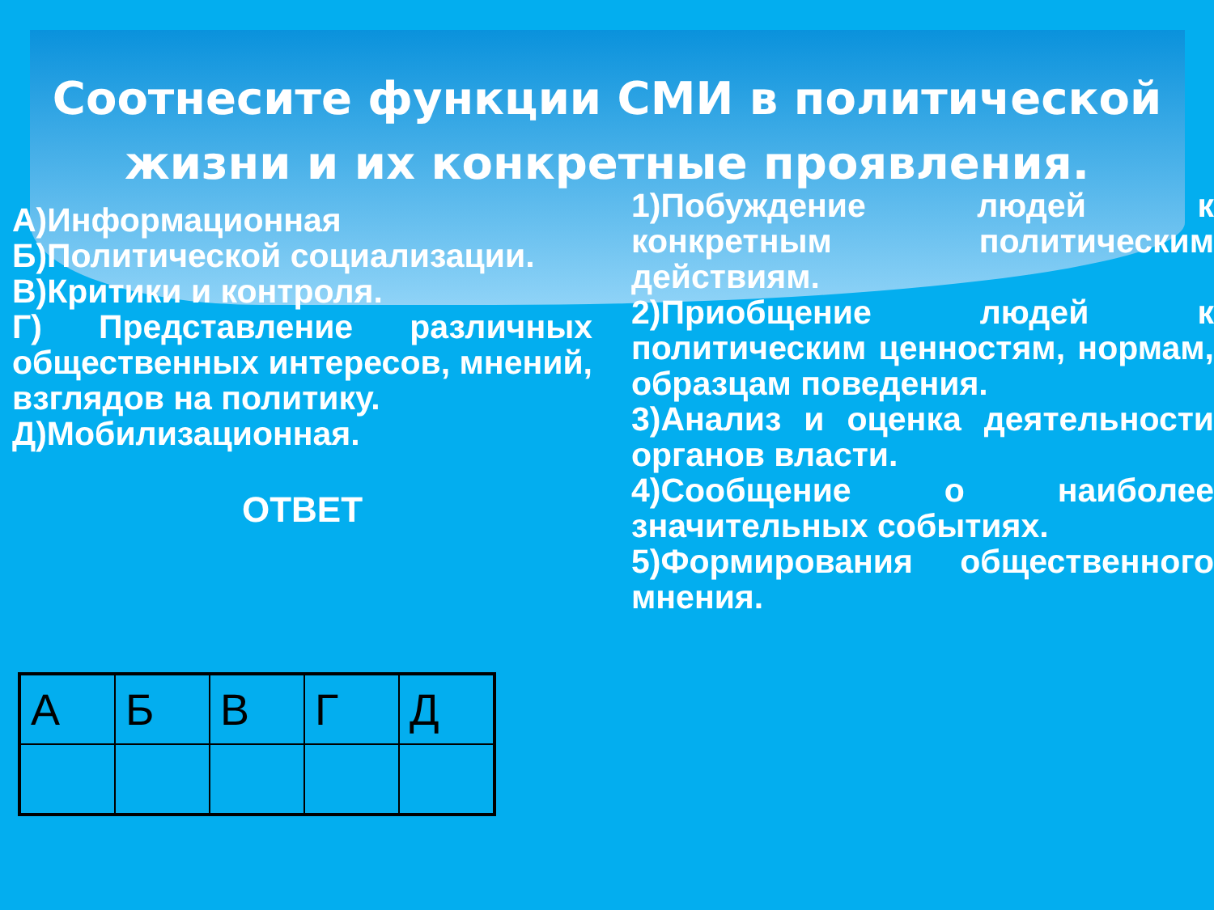Соотнесите функции СМИ в политической жизни и их конкретные проявления.
А)Информационная
Б)Политической социализации.
В)Критики и контроля.
Г) Представление различных общественных интересов, мнений, взглядов на политику.
Д)Мобилизационная.
ОТВЕТ
1)Побуждение людей к конкретным политическим действиям.
2)Приобщение людей к политическим ценностям, нормам, образцам поведения.
3)Анализ и оценка деятельности органов власти.
4)Сообщение о наиболее значительных событиях.
5)Формирования общественного мнения.
| А | Б | В | Г | Д |